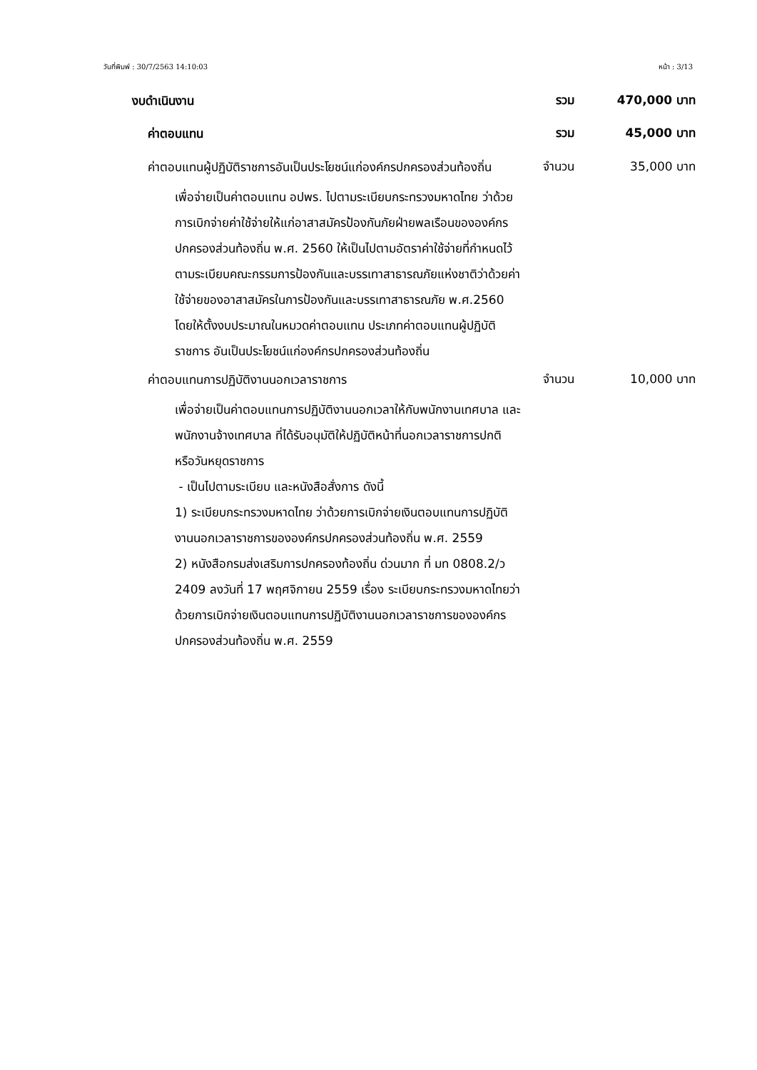วันที่พิมพ์ : 30/7/2563 14:10:03 หน้า : 3/13
งบดำเนินงาน
รวม 470,000 บาท
ค่าตอบแทน
รวม 45,000 บาท
ค่าตอบแทนผู้ปฏิบัติราชการอันเป็นประโยชน์แก่องค์กรปกครองส่วนท้องถิ่น
จำนวน 35,000 บาท
เพื่อจ่ายเป็นค่าตอบแทน อปพร. ไปตามระเบียบกระทรวงมหาดไทย ว่าด้วยการเบิกจ่ายค่าใช้จ่ายให้แก่อาสาสมัครป้องกันภัยฝ่ายพลเรือนขององค์กรปกครองส่วนท้องถิ่น พ.ศ. 2560 ให้เป็นไปตามอัตราค่าใช้จ่ายที่กำหนดไว้ตามระเบียบคณะกรรมการป้องกันและบรรเทาสาธารณภัยแห่งชาติว่าด้วยค่าใช้จ่ายของอาสาสมัครในการป้องกันและบรรเทาสาธารณภัย พ.ศ.2560 โดยให้ตั้งงบประมาณในหมวดค่าตอบแทน ประเภทค่าตอบแทนผู้ปฏิบัติราชการ อันเป็นประโยชน์แก่องค์กรปกครองส่วนท้องถิ่น
ค่าตอบแทนการปฏิบัติงานนอกเวลาราชการ
จำนวน 10,000 บาท
เพื่อจ่ายเป็นค่าตอบแทนการปฏิบัติงานนอกเวลาให้กับพนักงานเทศบาล และพนักงานจ้างเทศบาล ที่ได้รับอนุมัติให้ปฏิบัติหน้าที่นอกเวลาราชการปกติ หรือวันหยุดราชการ
- เป็นไปตามระเบียบ และหนังสือสั่งการ ดังนี้
1) ระเบียบกระทรวงมหาดไทย ว่าด้วยการเบิกจ่ายเงินตอบแทนการปฏิบัติงานนอกเวลาราชการขององค์กรปกครองส่วนท้องถิ่น พ.ศ. 2559
2) หนังสือกรมส่งเสริมการปกครองท้องถิ่น ด่วนมาก ที่ มท 0808.2/ว 2409 ลงวันที่ 17 พฤศจิกายน 2559 เรื่อง ระเบียบกระทรวงมหาดไทยว่าด้วยการเบิกจ่ายเงินตอบแทนการปฏิบัติงานนอกเวลาราชการขององค์กรปกครองส่วนท้องถิ่น พ.ศ. 2559